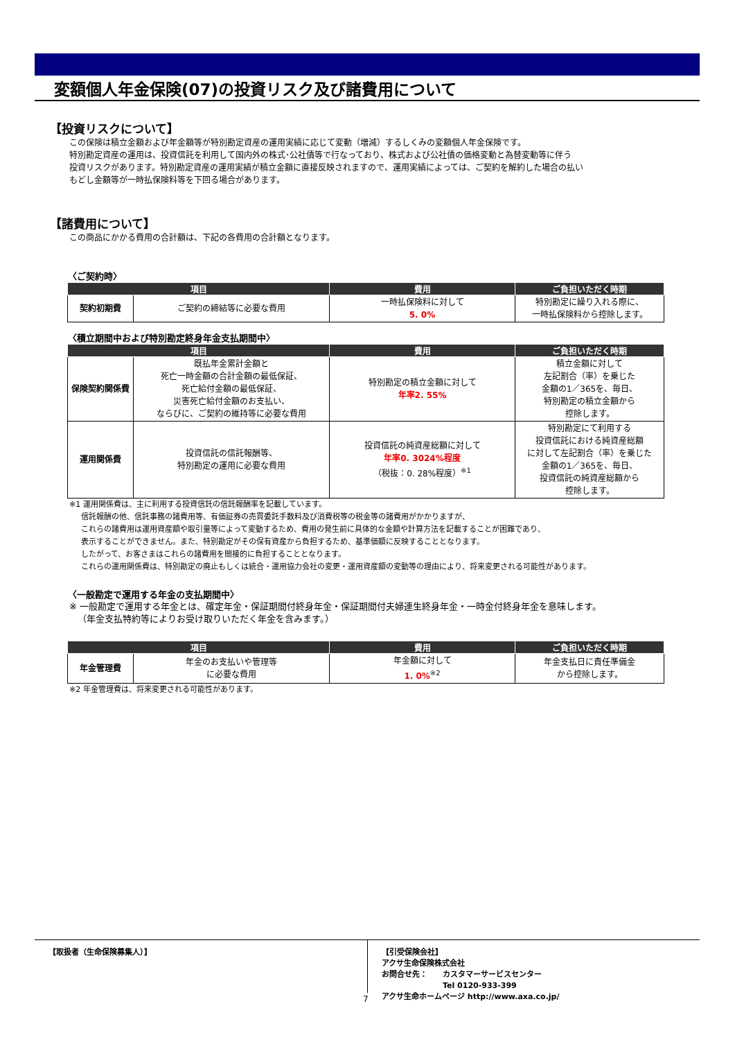変額個人年金保険(07)の投資リスク及び諸費用について
【投資リスクについて】
この保険は積立金額および年金額等が特別勘定資産の運用実績に応じて変動（増減）するしくみの変額個人年金保険です。
特別勘定資産の運用は、投資信託を利用して国内外の株式･公社債等で行なっており、株式および公社債の価格変動と為替変動等に伴う
投資リスクがあります。特別勘定資産の運用実績が積立金額に直接反映されますので、運用実績によっては、ご契約を解約した場合の払い
もどし金額等が一時払保険料等を下回る場合があります。
【諸費用について】
この商品にかかる費用の合計額は、下記の各費用の合計額となります。
〈ご契約時〉
| 項目 | | 費用 | ご負担いただく時期 |
| --- | --- | --- | --- |
| 契約初期費 | ご契約の締結等に必要な費用 | 一時払保険料に対して 5. 0% | 特別勘定に繰り入れる際に、 一時払保険料から控除します。 |
〈積立期間中および特別勘定終身年金支払期間中〉
| 項目 | | 費用 | ご負担いただく時期 |
| --- | --- | --- | --- |
| 保険契約関係費 | 既払年金累計金額と 死亡一時金額の合計金額の最低保証、 死亡給付金額の最低保証、 災害死亡給付金額のお支払い、 ならびに、ご契約の維持等に必要な費用 | 特別勘定の積立金額に対して 年率2. 55% | 積立金額に対して 左記割合（率）を乗じた 金額の1／365を、毎日、 特別勘定の積立金額から 控除します。 |
| 運用関係費 | 投資信託の信託報酬等、 特別勘定の運用に必要な費用 | 投資信託の純資産総額に対して 年率0. 3024%程度 （税抜：0. 28%程度）<sup>※1</sup> | 特別勘定にて利用する 投資信託における純資産総額 に対して左記割合（率）を乗じた 金額の1／365を、毎日、 投資信託の純資産総額から 控除します。 |
※1 運用関係費は、主に利用する投資信託の信託報酬率を記載しています。
信託報酬の他、信託事務の諸費用等、有価証券の売買委託手数料及び消費税等の税金等の諸費用がかかりますが、
これらの諸費用は運用資産額や取引量等によって変動するため、費用の発生前に具体的な金額や計算方法を記載することが困難であり、
表示することができません。また、特別勘定がその保有資産から負担するため、基準価額に反映することとなります。
したがって、お客さまはこれらの諸費用を間接的に負担することとなります。
これらの運用関係費は、特別勘定の廃止もしくは統合・運用協力会社の変更・運用資産額の変動等の理由により、将来変更される可能性があります。
〈一般勘定で運用する年金の支払期間中〉
※ 一般勘定で運用する年金とは、確定年金・保証期間付終身年金・保証期間付夫婦連生終身年金・一時金付終身年金を意味します。
（年金支払特約等によりお受け取りいただく年金を含みます。）
| 項目 | | 費用 | ご負担いただく時期 |
| --- | --- | --- | --- |
| 年金管理費 | 年金のお支払いや管理等 に必要な費用 | 年金額に対して 1. 0%<sup>※2</sup> | 年金支払日に責任準備金 から控除します。 |
※2 年金管理費は、将来変更される可能性があります。
【取扱者（生命保険募集人）】
【引受保険会社】
アクサ生命保険株式会社
お問合せ先：　　カスタマーサービスセンター
　　　　　　　　Tel 0120-933-399
アクサ生命ホームページ http://www.axa.co.jp/
7